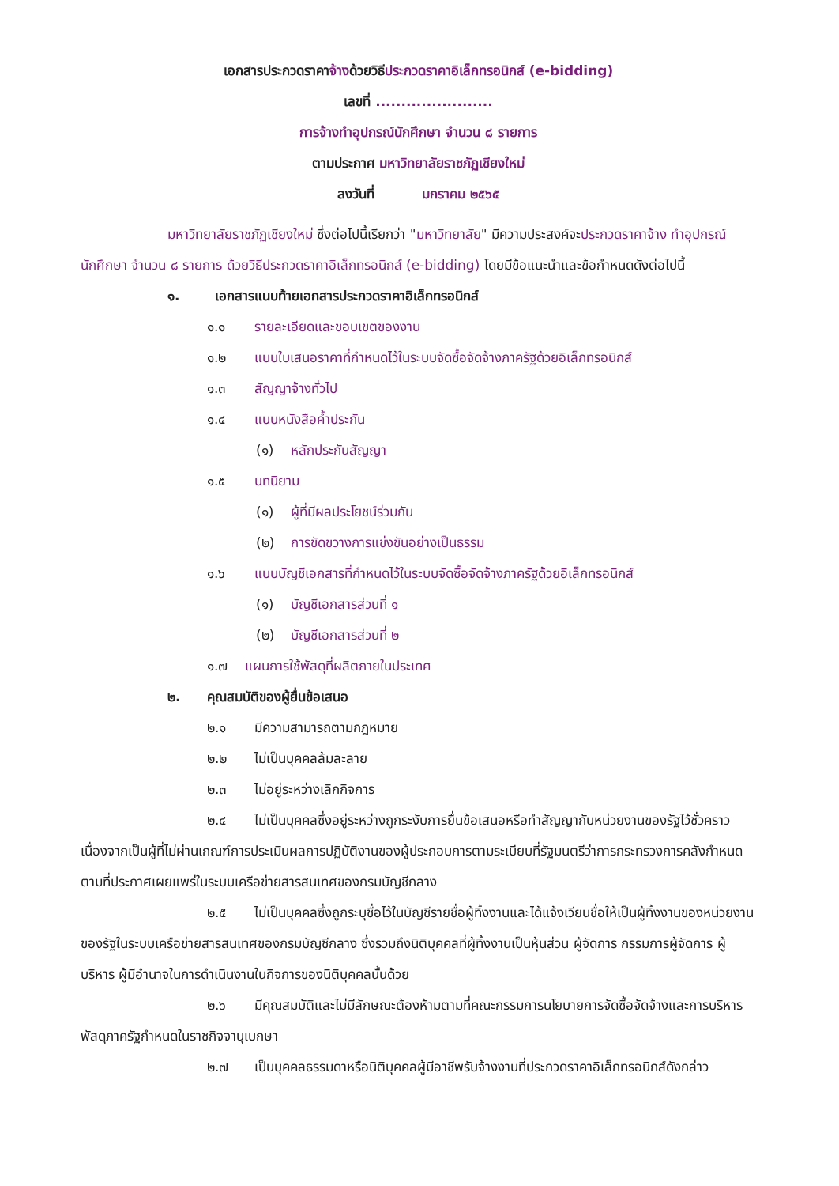เอกสารประกวดราคาจ้างด้วยวิธีประกวดราคาอิเล็กทรอนิกส์ (e-bidding)
เลขที่ .......................
การจ้างทำอุปกรณ์นักศึกษา จำนวน ๘ รายการ
ตามประกาศ มหาวิทยาลัยราชภัฏเชียงใหม่
ลงวันที่ มกราคม ๒๕๖๕
มหาวิทยาลัยราชภัฏเชียงใหม่ ซึ่งต่อไปนี้เรียกว่า "มหาวิทยาลัย" มีความประสงค์จะประกวดราคาจ้าง ทำอุปกรณ์นักศึกษา จำนวน ๘ รายการ ด้วยวิธีประกวดราคาอิเล็กทรอนิกส์ (e-bidding) โดยมีข้อแนะนำและข้อกำหนดดังต่อไปนี้
๑. เอกสารแนบท้ายเอกสารประกวดราคาอิเล็กทรอนิกส์
๑.๑ รายละเอียดและขอบเขตของงาน
๑.๒ แบบใบเสนอราคาที่กำหนดไว้ในระบบจัดซื้อจัดจ้างภาครัฐด้วยอิเล็กทรอนิกส์
๑.๓ สัญญาจ้างทั่วไป
๑.๔ แบบหนังสือค้ำประกัน
(๑) หลักประกันสัญญา
๑.๕ บทนิยาม
(๑) ผู้ที่มีผลประโยชน์ร่วมกัน
(๒) การขัดขวางการแข่งขันอย่างเป็นธรรม
๑.๖ แบบบัญชีเอกสารที่กำหนดไว้ในระบบจัดซื้อจัดจ้างภาครัฐด้วยอิเล็กทรอนิกส์
(๑) บัญชีเอกสารส่วนที่ ๑
(๒) บัญชีเอกสารส่วนที่ ๒
๑.๗ แผนการใช้พัสดุที่ผลิตภายในประเทศ
๒. คุณสมบัติของผู้ยื่นข้อเสนอ
๒.๑ มีความสามารถตามกฎหมาย
๒.๒ ไม่เป็นบุคคลล้มละลาย
๒.๓ ไม่อยู่ระหว่างเลิกกิจการ
๒.๔ ไม่เป็นบุคคลซึ่งอยู่ระหว่างถูกระงับการยื่นข้อเสนอหรือทำสัญญากับหน่วยงานของรัฐไว้ชั่วคราว เนื่องจากเป็นผู้ที่ไม่ผ่านเกณฑ์การประเมินผลการปฏิบัติงานของผู้ประกอบการตามระเบียบที่รัฐมนตรีว่าการกระทรวงการคลังกำหนดตามที่ประกาศเผยแพร่ในระบบเครือข่ายสารสนเทศของกรมบัญชีกลาง
๒.๕ ไม่เป็นบุคคลซึ่งถูกระบุชื่อไว้ในบัญชีรายชื่อผู้ทิ้งงานและได้แจ้งเวียนชื่อให้เป็นผู้ทิ้งงานของหน่วยงานของรัฐในระบบเครือข่ายสารสนเทศของกรมบัญชีกลาง ซึ่งรวมถึงนิติบุคคลที่ผู้ทิ้งงานเป็นหุ้นส่วน ผู้จัดการ กรรมการผู้จัดการ ผู้บริหาร ผู้มีอำนาจในการดำเนินงานในกิจการของนิติบุคคลนั้นด้วย
๒.๖ มีคุณสมบัติและไม่มีลักษณะต้องห้ามตามที่คณะกรรมการนโยบายการจัดซื้อจัดจ้างและการบริหารพัสดุภาครัฐกำหนดในราชกิจจานุเบกษา
๒.๗ เป็นบุคคลธรรมดาหรือนิติบุคคลผู้มีอาชีพรับจ้างงานที่ประกวดราคาอิเล็กทรอนิกส์ดังกล่าว